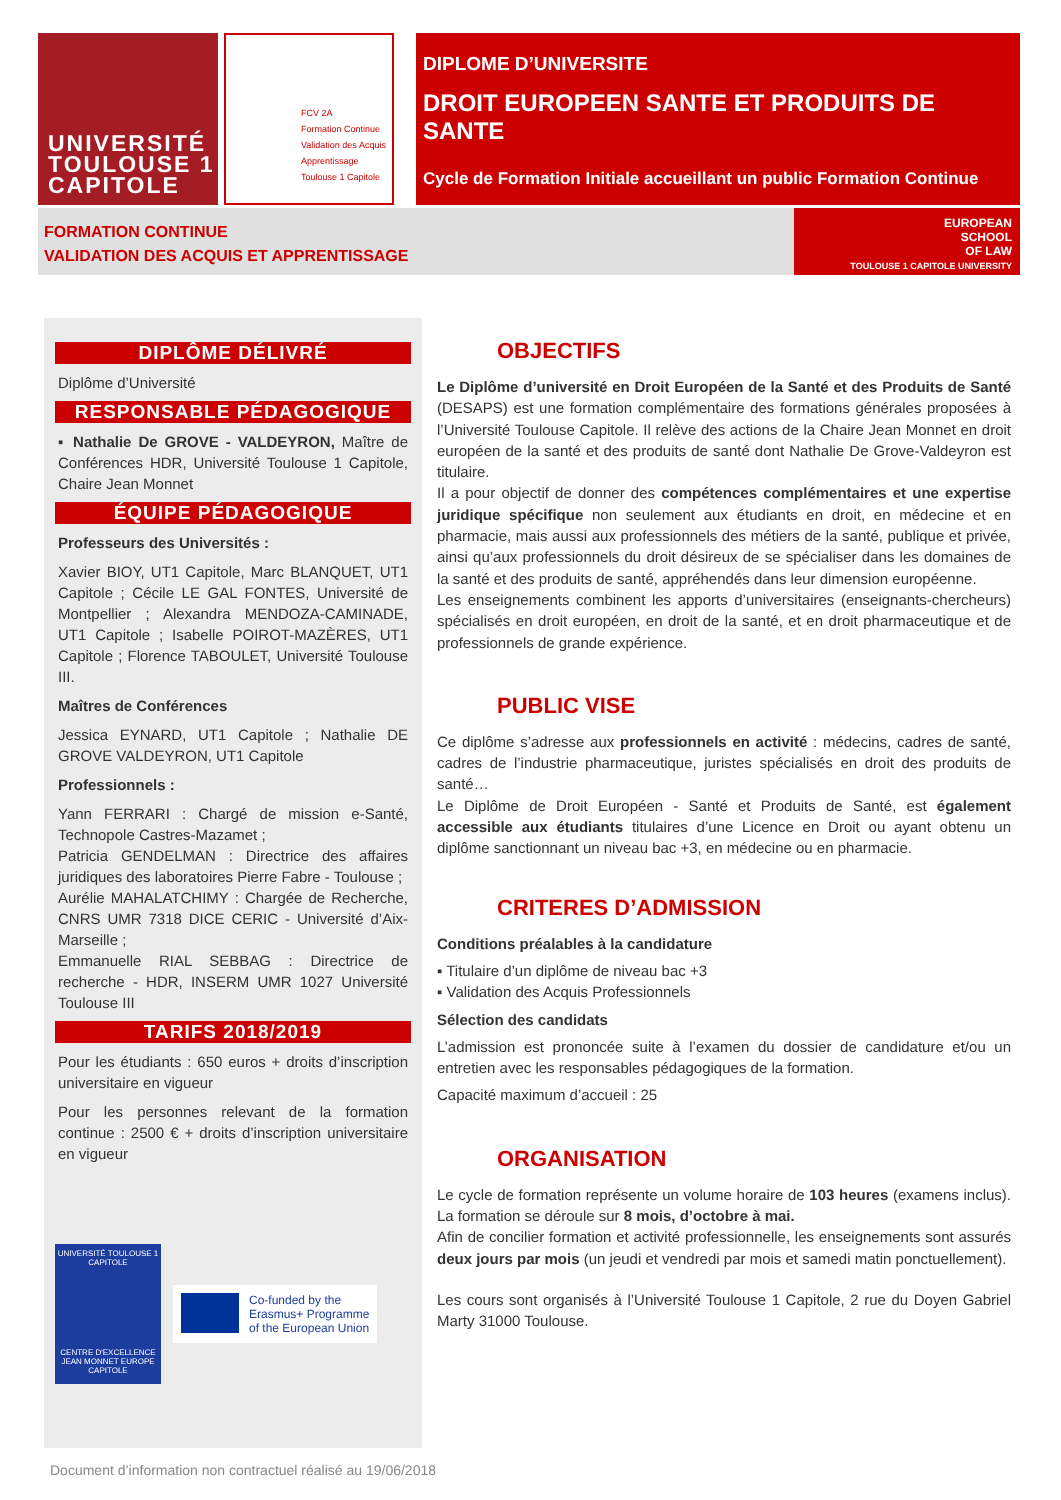UNIVERSITÉ
TOULOUSE 1
CAPITOLE
FCV 2A
Formation Continue
Validation des Acquis
Apprentissage
Toulouse 1 Capitole
DIPLOME D’UNIVERSITE
DROIT EUROPEEN SANTE ET PRODUITS DE SANTE
Cycle de Formation Initiale accueillant un public Formation Continue
FORMATION CONTINUE
VALIDATION DES ACQUIS ET APPRENTISSAGE
EUROPEAN
SCHOOL
OF LAW
TOULOUSE 1 CAPITOLE UNIVERSITY
DIPLÔME DÉLIVRÉ
Diplôme d’Université
RESPONSABLE PÉDAGOGIQUE
▪ Nathalie De GROVE - VALDEYRON, Maître de Conférences HDR, Université Toulouse 1 Capitole, Chaire Jean Monnet
ÉQUIPE PÉDAGOGIQUE
Professeurs des Universités :
Xavier BIOY, UT1 Capitole, Marc BLANQUET, UT1 Capitole ; Cécile LE GAL FONTES, Université de Montpellier ; Alexandra MENDOZA-CAMINADE, UT1 Capitole ; Isabelle POIROT-MAZÈRES, UT1 Capitole ; Florence TABOULET, Université Toulouse III.
Maîtres de Conférences
Jessica EYNARD, UT1 Capitole ; Nathalie DE GROVE VALDEYRON, UT1 Capitole
Professionnels :
Yann FERRARI : Chargé de mission e-Santé, Technopole Castres-Mazamet ;
Patricia GENDELMAN : Directrice des affaires juridiques des laboratoires Pierre Fabre - Toulouse ;
Aurélie MAHALATCHIMY : Chargée de Recherche, CNRS UMR 7318 DICE CERIC - Université d’Aix-Marseille ;
Emmanuelle RIAL SEBBAG : Directrice de recherche - HDR, INSERM UMR 1027 Université Toulouse III
TARIFS 2018/2019
Pour les étudiants : 650 euros + droits d’inscription universitaire en vigueur
Pour les personnes relevant de la formation continue : 2500 € + droits d’inscription universitaire en vigueur
UNIVERSITÉ TOULOUSE 1 CAPITOLE
CENTRE D'EXCELLENCE JEAN MONNET EUROPE CAPITOLE
Co-funded by the
Erasmus+ Programme
of the European Union
OBJECTIFS
Le Diplôme d’université en Droit Européen de la Santé et des Produits de Santé (DESAPS) est une formation complémentaire des formations générales proposées à l’Université Toulouse Capitole. Il relève des actions de la Chaire Jean Monnet en droit européen de la santé et des produits de santé dont Nathalie De Grove-Valdeyron est titulaire.
Il a pour objectif de donner des compétences complémentaires et une expertise juridique spécifique non seulement aux étudiants en droit, en médecine et en pharmacie, mais aussi aux professionnels des métiers de la santé, publique et privée, ainsi qu’aux professionnels du droit désireux de se spécialiser dans les domaines de la santé et des produits de santé, appréhendés dans leur dimension européenne.
Les enseignements combinent les apports d’universitaires (enseignants-chercheurs) spécialisés en droit européen, en droit de la santé, et en droit pharmaceutique et de professionnels de grande expérience.
PUBLIC VISE
Ce diplôme s’adresse aux professionnels en activité : médecins, cadres de santé, cadres de l’industrie pharmaceutique, juristes spécialisés en droit des produits de santé…
Le Diplôme de Droit Européen - Santé et Produits de Santé, est également accessible aux étudiants titulaires d’une Licence en Droit ou ayant obtenu un diplôme sanctionnant un niveau bac +3, en médecine ou en pharmacie.
CRITERES D’ADMISSION
Conditions préalables à la candidature
▪ Titulaire d’un diplôme de niveau bac +3
▪ Validation des Acquis Professionnels
Sélection des candidats
L’admission est prononcée suite à l’examen du dossier de candidature et/ou un entretien avec les responsables pédagogiques de la formation.
Capacité maximum d’accueil : 25
ORGANISATION
Le cycle de formation représente un volume horaire de 103 heures (examens inclus). La formation se déroule sur 8 mois, d’octobre à mai.
Afin de concilier formation et activité professionnelle, les enseignements sont assurés deux jours par mois (un jeudi et vendredi par mois et samedi matin ponctuellement).
Les cours sont organisés à l’Université Toulouse 1 Capitole, 2 rue du Doyen Gabriel Marty 31000 Toulouse.
Document d’information non contractuel réalisé au 19/06/2018